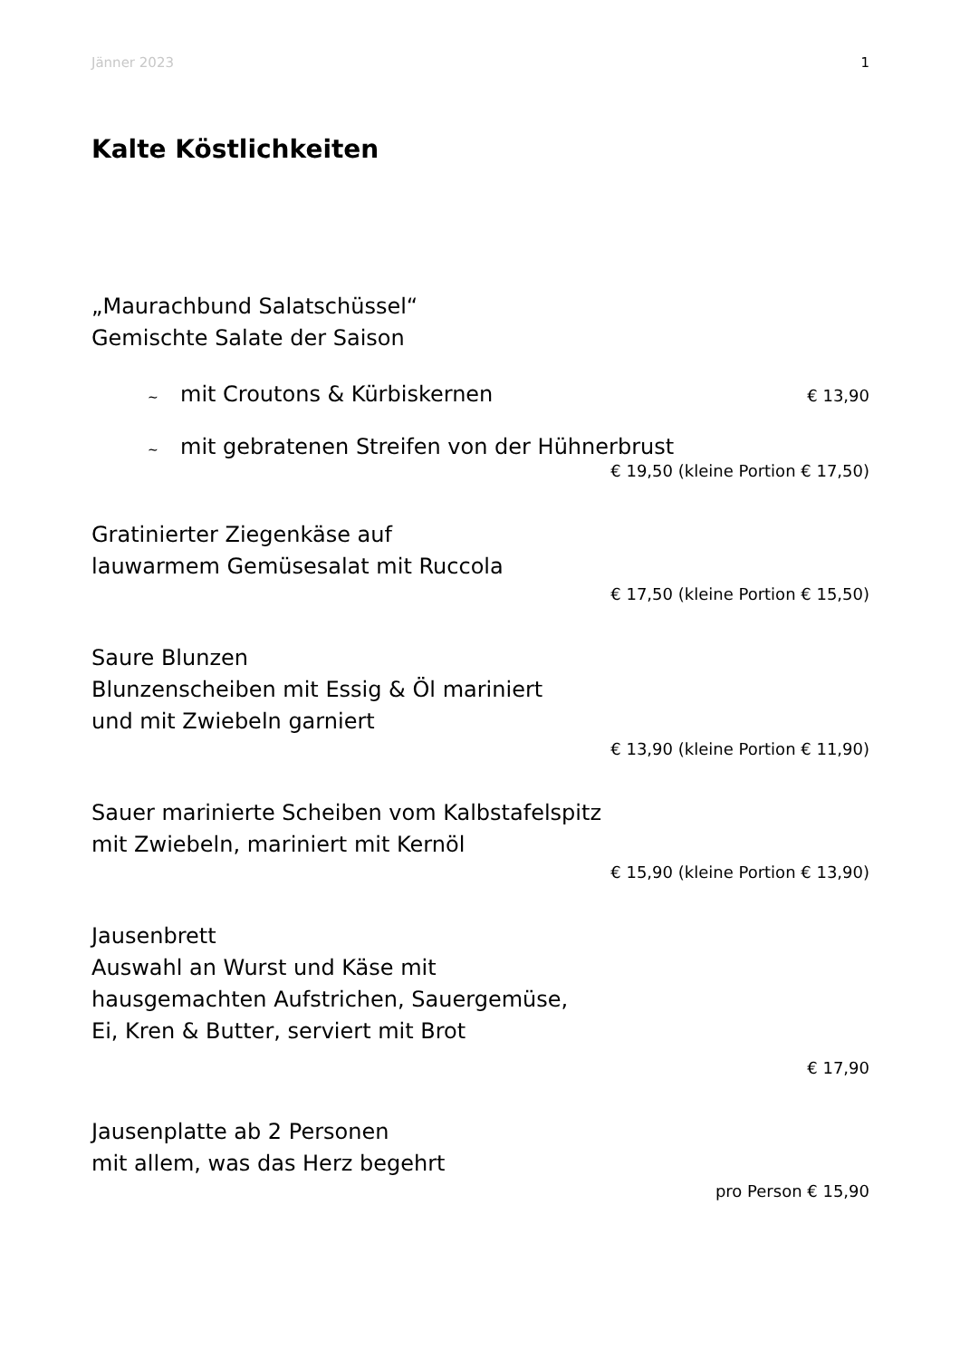Jänner 2023 1
Kalte Köstlichkeiten
„Maurachbund Salatschüssel“
Gemischte Salate der Saison
~ mit Croutons & Kürbiskernen € 13,90
~ mit gebratenen Streifen von der Hühnerbrust
€ 19,50 (kleine Portion € 17,50)
Gratinierter Ziegenkäse auf
lauwarmem Gemüsesalat mit Ruccola
€ 17,50 (kleine Portion € 15,50)
Saure Blunzen
Blunzenscheiben mit Essig & Öl mariniert
und mit Zwiebeln garniert
€ 13,90 (kleine Portion € 11,90)
Sauer marinierte Scheiben vom Kalbstafelspitz
mit Zwiebeln, mariniert mit Kernöl
€ 15,90 (kleine Portion € 13,90)
Jausenbrett
Auswahl an Wurst und Käse mit
hausgemachten Aufstrichen, Sauergemüse,
Ei, Kren & Butter, serviert mit Brot
€ 17,90
Jausenplatte ab 2 Personen
mit allem, was das Herz begehrt
pro Person € 15,90